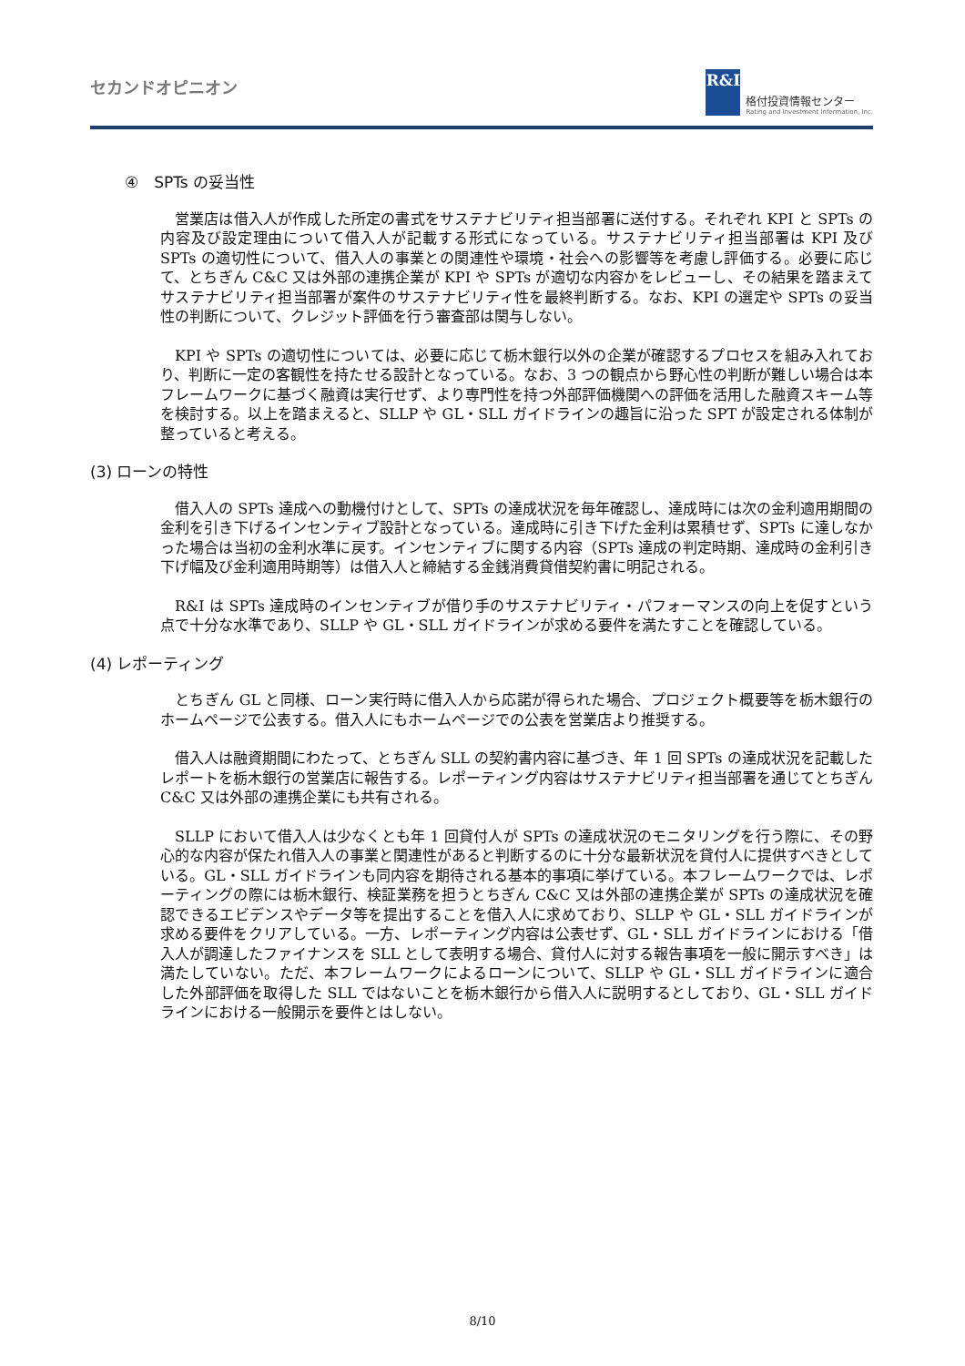セカンドオピニオン
R&I
格付投資情報センター
Rating and Investment Information, Inc.
④　SPTs の妥当性
営業店は借入人が作成した所定の書式をサステナビリティ担当部署に送付する。それぞれ KPI と SPTs の内容及び設定理由について借入人が記載する形式になっている。サステナビリティ担当部署は KPI 及び SPTs の適切性について、借入人の事業との関連性や環境・社会への影響等を考慮し評価する。必要に応じて、とちぎん C&C 又は外部の連携企業が KPI や SPTs が適切な内容かをレビューし、その結果を踏まえてサステナビリティ担当部署が案件のサステナビリティ性を最終判断する。なお、KPI の選定や SPTs の妥当性の判断について、クレジット評価を行う審査部は関与しない。
KPI や SPTs の適切性については、必要に応じて栃木銀行以外の企業が確認するプロセスを組み入れており、判断に一定の客観性を持たせる設計となっている。なお、3 つの観点から野心性の判断が難しい場合は本フレームワークに基づく融資は実行せず、より専門性を持つ外部評価機関への評価を活用した融資スキーム等を検討する。以上を踏まえると、SLLP や GL・SLL ガイドラインの趣旨に沿った SPT が設定される体制が整っていると考える。
(3) ローンの特性
借入人の SPTs 達成への動機付けとして、SPTs の達成状況を毎年確認し、達成時には次の金利適用期間の金利を引き下げるインセンティブ設計となっている。達成時に引き下げた金利は累積せず、SPTs に達しなかった場合は当初の金利水準に戻す。インセンティブに関する内容（SPTs 達成の判定時期、達成時の金利引き下げ幅及び金利適用時期等）は借入人と締結する金銭消費貸借契約書に明記される。
R&I は SPTs 達成時のインセンティブが借り手のサステナビリティ・パフォーマンスの向上を促すという点で十分な水準であり、SLLP や GL・SLL ガイドラインが求める要件を満たすことを確認している。
(4) レポーティング
とちぎん GL と同様、ローン実行時に借入人から応諾が得られた場合、プロジェクト概要等を栃木銀行のホームページで公表する。借入人にもホームページでの公表を営業店より推奨する。
借入人は融資期間にわたって、とちぎん SLL の契約書内容に基づき、年 1 回 SPTs の達成状況を記載したレポートを栃木銀行の営業店に報告する。レポーティング内容はサステナビリティ担当部署を通じてとちぎん C&C 又は外部の連携企業にも共有される。
SLLP において借入人は少なくとも年 1 回貸付人が SPTs の達成状況のモニタリングを行う際に、その野心的な内容が保たれ借入人の事業と関連性があると判断するのに十分な最新状況を貸付人に提供すべきとしている。GL・SLL ガイドラインも同内容を期待される基本的事項に挙げている。本フレームワークでは、レポーティングの際には栃木銀行、検証業務を担うとちぎん C&C 又は外部の連携企業が SPTs の達成状況を確認できるエビデンスやデータ等を提出することを借入人に求めており、SLLP や GL・SLL ガイドラインが求める要件をクリアしている。一方、レポーティング内容は公表せず、GL・SLL ガイドラインにおける「借入人が調達したファイナンスを SLL として表明する場合、貸付人に対する報告事項を一般に開示すべき」は満たしていない。ただ、本フレームワークによるローンについて、SLLP や GL・SLL ガイドラインに適合した外部評価を取得した SLL ではないことを栃木銀行から借入人に説明するとしており、GL・SLL ガイドラインにおける一般開示を要件とはしない。
8/10